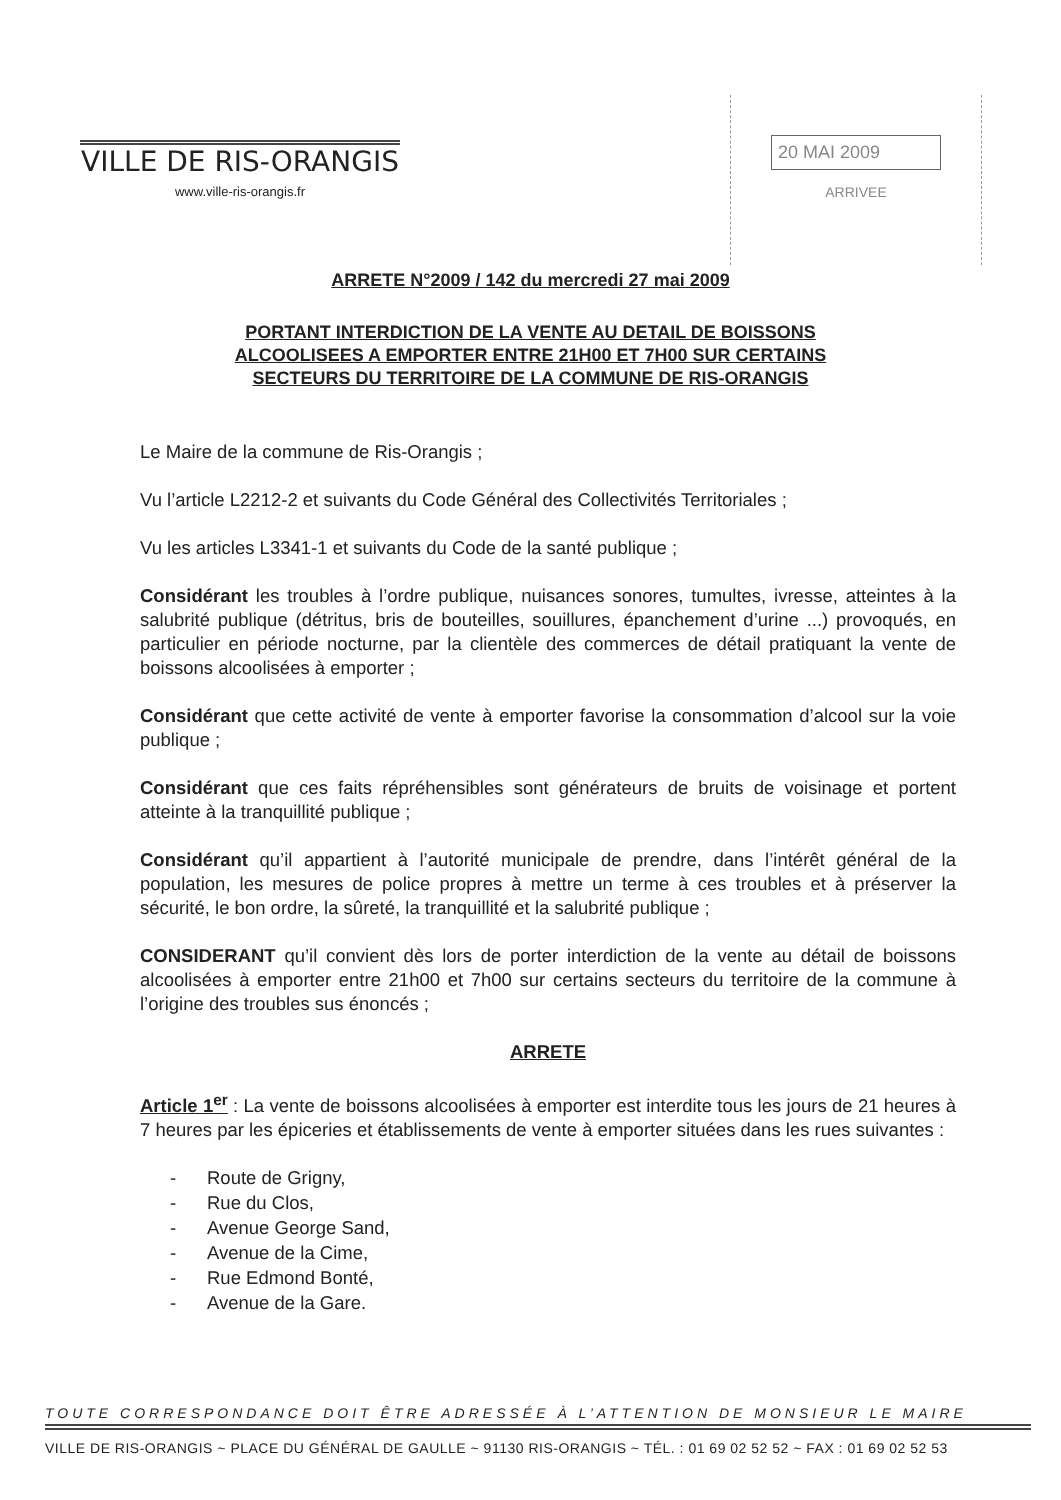VILLE DE RIS-ORANGIS
www.ville-ris-orangis.fr
20 MAI 2009
ARRIVEE
ARRETE N°2009 / 142 du mercredi 27 mai 2009
PORTANT INTERDICTION DE LA VENTE AU DETAIL DE BOISSONS
ALCOOLISEES A EMPORTER ENTRE 21H00 ET 7H00 SUR CERTAINS
SECTEURS DU TERRITOIRE DE LA COMMUNE DE RIS-ORANGIS
Le Maire de la commune de Ris-Orangis ;
Vu l’article L2212-2 et suivants du Code Général des Collectivités Territoriales ;
Vu les articles L3341-1 et suivants du Code de la santé publique ;
Considérant les troubles à l’ordre publique, nuisances sonores, tumultes, ivresse, atteintes à la salubrité publique (détritus, bris de bouteilles, souillures, épanchement d’urine ...) provoqués, en particulier en période nocturne, par la clientèle des commerces de détail pratiquant la vente de boissons alcoolisées à emporter ;
Considérant que cette activité de vente à emporter favorise la consommation d’alcool sur la voie publique ;
Considérant que ces faits répréhensibles sont générateurs de bruits de voisinage et portent atteinte à la tranquillité publique ;
Considérant qu’il appartient à l’autorité municipale de prendre, dans l’intérêt général de la population, les mesures de police propres à mettre un terme à ces troubles et à préserver la sécurité, le bon ordre, la sûreté, la tranquillité et la salubrité publique ;
CONSIDERANT qu’il convient dès lors de porter interdiction de la vente au détail de boissons alcoolisées à emporter entre 21h00 et 7h00 sur certains secteurs du territoire de la commune à l’origine des troubles sus énoncés ;
ARRETE
Article 1<sup>er</sup> : La vente de boissons alcoolisées à emporter est interdite tous les jours de 21 heures à 7 heures par les épiceries et établissements de vente à emporter situées dans les rues suivantes :
- Route de Grigny,
- Rue du Clos,
- Avenue George Sand,
- Avenue de la Cime,
- Rue Edmond Bonté,
- Avenue de la Gare.
TOUTE CORRESPONDANCE DOIT ÊTRE ADRESSÉE À L’ATTENTION DE MONSIEUR LE MAIRE
VILLE DE RIS-ORANGIS ~ PLACE DU GÉNÉRAL DE GAULLE ~ 91130 RIS-ORANGIS ~ TÉL. : 01 69 02 52 52 ~ FAX : 01 69 02 52 53